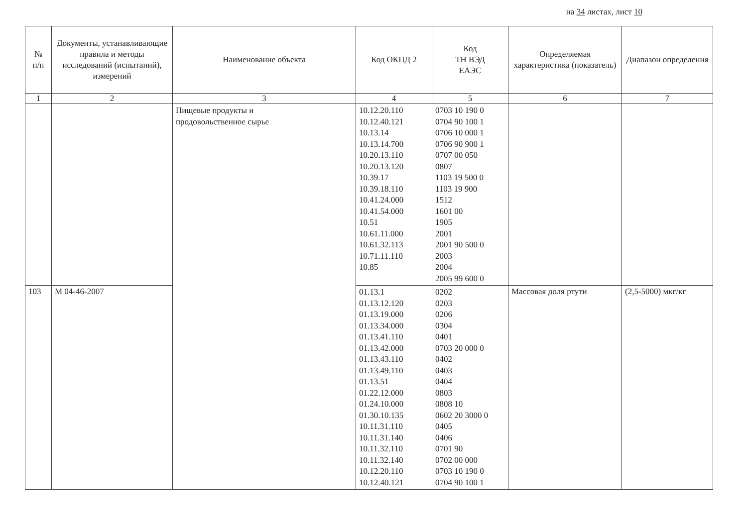на 34 листах, лист 10
| № п/п | Документы, устанавливающие правила и методы исследований (испытаний), измерений | Наименование объекта | Код ОКПД 2 | Код ТН ВЭД ЕАЭС | Определяемая характеристика (показатель) | Диапазон определения |
| --- | --- | --- | --- | --- | --- | --- |
| 1 | 2 | 3 | 4 | 5 | 6 | 7 |
| | | Пищевые продукты и продовольственное сырье | 10.12.20.110 10.12.40.121 10.13.14 10.13.14.700 10.20.13.110 10.20.13.120 10.39.17 10.39.18.110 10.41.24.000 10.41.54.000 10.51 10.61.11.000 10.61.32.113 10.71.11.110 10.85 | 0703 10 190 0 0704 90 100 1 0706 10 000 1 0706 90 900 1 0707 00 050 0807 1103 19 500 0 1103 19 900 1512 1601 00 1905 2001 2001 90 500 0 2003 2004 2005 99 600 0 | | |
| 103 | М 04-46-2007 | | 01.13.1 01.13.12.120 01.13.19.000 01.13.34.000 01.13.41.110 01.13.42.000 01.13.43.110 01.13.49.110 01.13.51 01.22.12.000 01.24.10.000 01.30.10.135 10.11.31.110 10.11.31.140 10.11.32.110 10.11.32.140 10.12.20.110 10.12.40.121 | 0202 0203 0206 0304 0401 0703 20 000 0 0402 0403 0404 0803 0808 10 0602 20 3000 0 0405 0406 0701 90 0702 00 000 0703 10 190 0 0704 90 100 1 | Массовая доля ртути | (2,5-5000) мкг/кг |